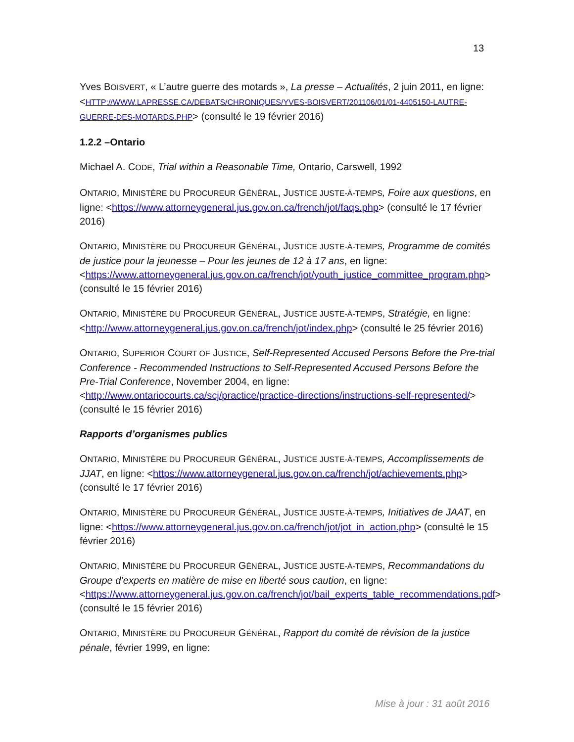13
Yves BOISVERT, « L’autre guerre des motards », La presse – Actualités, 2 juin 2011, en ligne: <HTTP://WWW.LAPRESSE.CA/DEBATS/CHRONIQUES/YVES-BOISVERT/201106/01/01-4405150-LAUTRE-GUERRE-DES-MOTARDS.PHP> (consulté le 19 février 2016)
1.2.2 –Ontario
Michael A. CODE, Trial within a Reasonable Time, Ontario, Carswell, 1992
ONTARIO, MINISTÈRE DU PROCUREUR GÉNÉRAL, JUSTICE JUSTE-À-TEMPS, Foire aux questions, en ligne: <https://www.attorneygeneral.jus.gov.on.ca/french/jot/faqs.php> (consulté le 17 février 2016)
ONTARIO, MINISTÈRE DU PROCUREUR GÉNÉRAL, JUSTICE JUSTE-À-TEMPS, Programme de comités de justice pour la jeunesse – Pour les jeunes de 12 à 17 ans, en ligne: <https://www.attorneygeneral.jus.gov.on.ca/french/jot/youth_justice_committee_program.php> (consulté le 15 février 2016)
ONTARIO, MINISTÈRE DU PROCUREUR GÉNÉRAL, JUSTICE JUSTE-À-TEMPS, Stratégie, en ligne: <http://www.attorneygeneral.jus.gov.on.ca/french/jot/index.php> (consulté le 25 février 2016)
ONTARIO, SUPERIOR COURT OF JUSTICE, Self-Represented Accused Persons Before the Pre-trial Conference - Recommended Instructions to Self-Represented Accused Persons Before the Pre-Trial Conference, November 2004, en ligne: <http://www.ontariocourts.ca/scj/practice/practice-directions/instructions-self-represented/> (consulté le 15 février 2016)
Rapports d’organismes publics
ONTARIO, MINISTÈRE DU PROCUREUR GÉNÉRAL, JUSTICE JUSTE-À-TEMPS, Accomplissements de JJAT, en ligne: <https://www.attorneygeneral.jus.gov.on.ca/french/jot/achievements.php> (consulté le 17 février 2016)
ONTARIO, MINISTÈRE DU PROCUREUR GÉNÉRAL, JUSTICE JUSTE-À-TEMPS, Initiatives de JAAT, en ligne: <https://www.attorneygeneral.jus.gov.on.ca/french/jot/jot_in_action.php> (consulté le 15 février 2016)
ONTARIO, MINISTÈRE DU PROCUREUR GÉNÉRAL, JUSTICE JUSTE-À-TEMPS, Recommandations du Groupe d’experts en matière de mise en liberté sous caution, en ligne: <https://www.attorneygeneral.jus.gov.on.ca/french/jot/bail_experts_table_recommendations.pdf> (consulté le 15 février 2016)
ONTARIO, MINISTÈRE DU PROCUREUR GÉNÉRAL, Rapport du comité de révision de la justice pénale, février 1999, en ligne:
Mise à jour : 31 août 2016